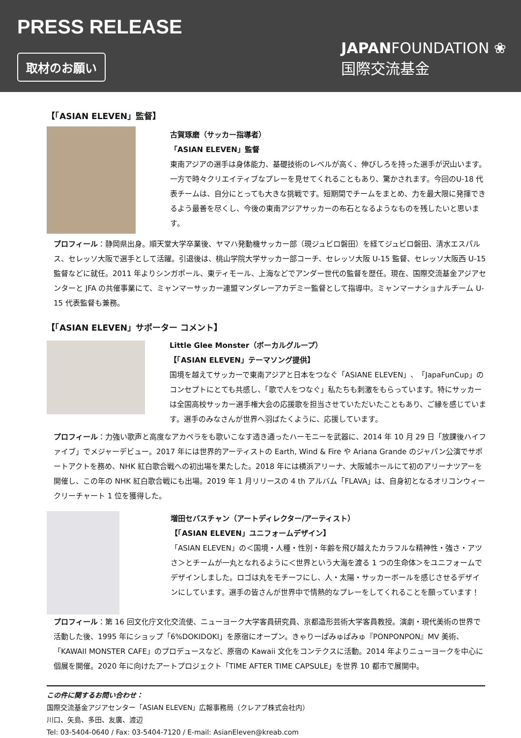PRESS RELEASE
取材のお願い
JAPANFOUNDATION ❀
国際交流基金
【「ASIAN ELEVEN」監督】
古賀琢磨（サッカー指導者）
「ASIAN ELEVEN」監督
東南アジアの選手は身体能力、基礎技術のレベルが高く、伸びしろを持った選手が沢山います。一方で時々クリエイティブなプレーを見せてくれることもあり、驚かされます。今回のU-18 代表チームは、自分にとっても大きな挑戦です。短期間でチームをまとめ、力を最大限に発揮できるよう最善を尽くし、今後の東南アジアサッカーの布石となるようなものを残したいと思います。
プロフィール：静岡県出身。順天堂大学卒業後、ヤマハ発動機サッカー部（現ジュビロ磐田）を経てジュビロ磐田、清水エスパルス、セレッソ大阪で選手として活躍。引退後は、桃山学院大学サッカー部コーチ、セレッソ大阪 U-15 監督、セレッソ大阪西 U-15 監督などに就任。2011 年よりシンガポール、東ティモール、上海などでアンダー世代の監督を歴任。現在、国際交流基金アジアセンターと JFA の共催事業にて、ミャンマーサッカー連盟マンダレーアカデミー監督として指導中。ミャンマーナショナルチーム U-15 代表監督も兼務。
【「ASIAN ELEVEN」サポーター コメント】
Little Glee Monster（ボーカルグループ）
【「ASIAN ELEVEN」テーマソング提供】
国境を越えてサッカーで東南アジアと日本をつなぐ「ASIANE ELEVEN」、「JapaFunCup」のコンセプトにとても共感し、「歌で人をつなぐ」私たちも刺激をもらっています。特にサッカーは全国高校サッカー選手権大会の応援歌を担当させていただいたこともあり、ご縁を感じています。選手のみなさんが世界へ羽ばたくように、応援しています。
プロフィール：力強い歌声と高度なアカペラをも歌いこなす透き通ったハーモニーを武器に、2014 年 10 月 29 日「放課後ハイファイブ」でメジャーデビュー。2017 年には世界的アーティストの Earth, Wind & Fire や Ariana Grande のジャパン公演でサポートアクトを務め、NHK 紅白歌合戦への初出場を果たした。2018 年には横浜アリーナ、大阪城ホールにて初のアリーナツアーを開催し、この年の NHK 紅白歌合戦にも出場。2019 年 1 月リリースの 4 th アルバム「FLAVA」は、自身初となるオリコンウィークリーチャート 1 位を獲得した。
増田セバスチャン（アートディレクター/アーティスト）
【「ASIAN ELEVEN」ユニフォームデザイン】
「ASIAN ELEVEN」の＜国境・人種・性別・年齢を飛び越えたカラフルな精神性・強さ・アツさ＞とチームが一丸となれるように＜世界という大海を渡る 1 つの生命体＞をユニフォームでデザインしました。ロゴは丸をモチーフにし、人・太陽・サッカーボールを感じさせるデザインにしています。選手の皆さんが世界中で情熱的なプレーをしてくれることを願っています！
プロフィール：第 16 回文化庁文化交流使、ニューヨーク大学客員研究員、京都造形芸術大学客員教授。演劇・現代美術の世界で活動した後、1995 年にショップ「6%DOKIDOKI」を原宿にオープン。きゃりーぱみゅぱみゅ『PONPONPON』MV 美術、「KAWAII MONSTER CAFE」のプロデュースなど、原宿の Kawaii 文化をコンテクスに活動。2014 年よりニューヨークを中心に個展を開催。2020 年に向けたアートプロジェクト「TIME AFTER TIME CAPSULE」を世界 10 都市で展開中。
この件に関するお問い合わせ：
国際交流基金アジアセンター「ASIAN ELEVEN」広報事務局（クレアブ株式会社内）
川口、矢島、多田、友廣、渡辺
Tel: 03-5404-0640 / Fax: 03-5404-7120 / E-mail: AsianEleven@kreab.com